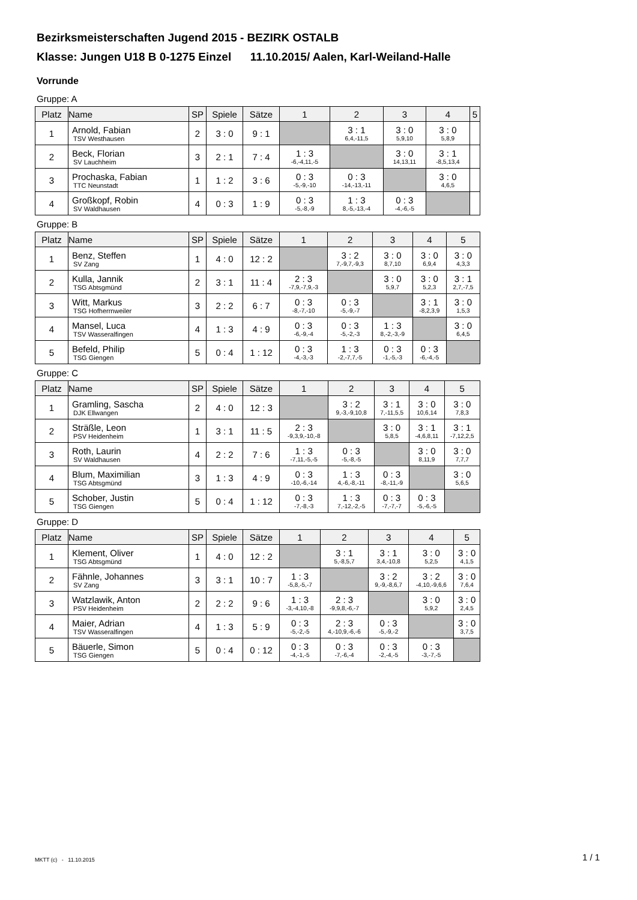Bezirksmeisterschaften Jugend 2015 - BEZIRK OSTALB
Klasse: Jungen U18 B 0-1275 Einzel 11.10.2015/ Aalen, Karl-Weiland-Halle
Vorrunde
Gruppe: A
| Platz | Name | SP | Spiele | Sätze | 1 | 2 | 3 | 4 | 5 |
| --- | --- | --- | --- | --- | --- | --- | --- | --- | --- |
| 1 | Arnold, Fabian TSV Westhausen | 2 | 3 : 0 | 9 : 1 | | 3 : 1 6,4,-11,5 | 3 : 0 5,9,10 | 3 : 0 5,8,9 | |
| 2 | Beck, Florian SV Lauchheim | 3 | 2 : 1 | 7 : 4 | 1 : 3 -6,-4,11,-5 | | 3 : 0 14,13,11 | 3 : 1 -8,5,13,4 | |
| 3 | Prochaska, Fabian TTC Neunstadt | 1 | 1 : 2 | 3 : 6 | 0 : 3 -5,-9,-10 | 0 : 3 -14,-13,-11 | | 3 : 0 4,6,5 | |
| 4 | Großkopf, Robin SV Waldhausen | 4 | 0 : 3 | 1 : 9 | 0 : 3 -5,-8,-9 | 1 : 3 8,-5,-13,-4 | 0 : 3 -4,-6,-5 | | |
Gruppe: B
| Platz | Name | SP | Spiele | Sätze | 1 | 2 | 3 | 4 | 5 |
| --- | --- | --- | --- | --- | --- | --- | --- | --- | --- |
| 1 | Benz, Steffen SV Zang | 1 | 4 : 0 | 12 : 2 | | 3 : 2 7,-9,7,-9,3 | 3 : 0 8,7,10 | 3 : 0 6,9,4 | 3 : 0 4,3,3 |
| 2 | Kulla, Jannik TSG Abtsgmünd | 2 | 3 : 1 | 11 : 4 | 2 : 3 -7,9,-7,9,-3 | | 3 : 0 5,9,7 | 3 : 0 5,2,3 | 3 : 1 2,7,-7,5 |
| 3 | Witt, Markus TSG Hofherrnweiler | 3 | 2 : 2 | 6 : 7 | 0 : 3 -8,-7,-10 | 0 : 3 -5,-9,-7 | | 3 : 1 -8,2,3,9 | 3 : 0 1,5,3 |
| 4 | Mansel, Luca TSV Wasseralfingen | 4 | 1 : 3 | 4 : 9 | 0 : 3 -6,-9,-4 | 0 : 3 -5,-2,-3 | 1 : 3 8,-2,-3,-9 | | 3 : 0 6,4,5 |
| 5 | Befeld, Philip TSG Giengen | 5 | 0 : 4 | 1 : 12 | 0 : 3 -4,-3,-3 | 1 : 3 -2,-7,7,-5 | 0 : 3 -1,-5,-3 | 0 : 3 -6,-4,-5 | |
Gruppe: C
| Platz | Name | SP | Spiele | Sätze | 1 | 2 | 3 | 4 | 5 |
| --- | --- | --- | --- | --- | --- | --- | --- | --- | --- |
| 1 | Gramling, Sascha DJK Ellwangen | 2 | 4 : 0 | 12 : 3 | | 3 : 2 9,-3,-9,10,8 | 3 : 1 7,-11,5,5 | 3 : 0 10,6,14 | 3 : 0 7,8,3 |
| 2 | Sträßle, Leon PSV Heidenheim | 1 | 3 : 1 | 11 : 5 | 2 : 3 -9,3,9,-10,-8 | | 3 : 0 5,8,5 | 3 : 1 -4,6,8,11 | 3 : 1 -7,12,2,5 |
| 3 | Roth, Laurin SV Waldhausen | 4 | 2 : 2 | 7 : 6 | 1 : 3 -7,11,-5,-5 | 0 : 3 -5,-8,-5 | | 3 : 0 8,11,9 | 3 : 0 7,7,7 |
| 4 | Blum, Maximilian TSG Abtsgmünd | 3 | 1 : 3 | 4 : 9 | 0 : 3 -10,-6,-14 | 1 : 3 4,-6,-8,-11 | 0 : 3 -8,-11,-9 | | 3 : 0 5,6,5 |
| 5 | Schober, Justin TSG Giengen | 5 | 0 : 4 | 1 : 12 | 0 : 3 -7,-8,-3 | 1 : 3 7,-12,-2,-5 | 0 : 3 -7,-7,-7 | 0 : 3 -5,-6,-5 | |
Gruppe: D
| Platz | Name | SP | Spiele | Sätze | 1 | 2 | 3 | 4 | 5 |
| --- | --- | --- | --- | --- | --- | --- | --- | --- | --- |
| 1 | Klement, Oliver TSG Abtsgmünd | 1 | 4 : 0 | 12 : 2 | | 3 : 1 5,-8,5,7 | 3 : 1 3,4,-10,8 | 3 : 0 5,2,5 | 3 : 0 4,1,5 |
| 2 | Fähnle, Johannes SV Zang | 3 | 3 : 1 | 10 : 7 | 1 : 3 -5,8,-5,-7 | | 3 : 2 9,-9,-8,6,7 | 3 : 2 -4,10,-9,6,6 | 3 : 0 7,6,4 |
| 3 | Watzlawik, Anton PSV Heidenheim | 2 | 2 : 2 | 9 : 6 | 1 : 3 -3,-4,10,-8 | 2 : 3 -9,9,8,-6,-7 | | 3 : 0 5,9,2 | 3 : 0 2,4,5 |
| 4 | Maier, Adrian TSV Wasseralfingen | 4 | 1 : 3 | 5 : 9 | 0 : 3 -5,-2,-5 | 2 : 3 4,-10,9,-6,-6 | 0 : 3 -5,-9,-2 | | 3 : 0 3,7,5 |
| 5 | Bäuerle, Simon TSG Giengen | 5 | 0 : 4 | 0 : 12 | 0 : 3 -4,-1,-5 | 0 : 3 -7,-6,-4 | 0 : 3 -2,-4,-5 | 0 : 3 -3,-7,-5 | |
MKTT (c) - 11.10.2015 1 / 1